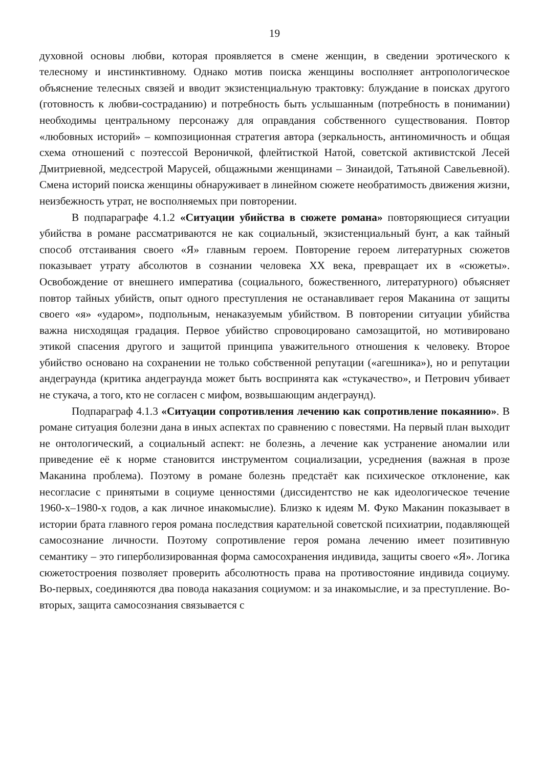19
духовной основы любви, которая проявляется в смене женщин, в сведении эротического к телесному и инстинктивному. Однако мотив поиска женщины восполняет антропологическое объяснение телесных связей и вводит экзистенциальную трактовку: блуждание в поисках другого (готовность к любви-состраданию) и потребность быть услышанным (потребность в понимании) необходимы центральному персонажу для оправдания собственного существования. Повтор «любовных историй» – композиционная стратегия автора (зеркальность, антиномичность и общая схема отношений с поэтессой Вероничкой, флейтисткой Натой, советской активистской Лесей Дмитриевной, медсестрой Марусей, общажными женщинами – Зинаидой, Татьяной Савельевной). Смена историй поиска женщины обнаруживает в линейном сюжете необратимость движения жизни, неизбежность утрат, не восполняемых при повторении.
В подпараграфе 4.1.2 «Ситуации убийства в сюжете романа» повторяющиеся ситуации убийства в романе рассматриваются не как социальный, экзистенциальный бунт, а как тайный способ отстаивания своего «Я» главным героем. Повторение героем литературных сюжетов показывает утрату абсолютов в сознании человека XX века, превращает их в «сюжеты». Освобождение от внешнего императива (социального, божественного, литературного) объясняет повтор тайных убийств, опыт одного преступления не останавливает героя Маканина от защиты своего «я» «ударом», подпольным, ненаказуемым убийством. В повторении ситуации убийства важна нисходящая градация. Первое убийство спровоцировано самозащитой, но мотивировано этикой спасения другого и защитой принципа уважительного отношения к человеку. Второе убийство основано на сохранении не только собственной репутации («агешника»), но и репутации андеграунда (критика андеграунда может быть воспринята как «стукачество», и Петрович убивает не стукача, а того, кто не согласен с мифом, возвышающим андеграунд).
Подпараграф 4.1.3 «Ситуации сопротивления лечению как сопротивление покаянию». В романе ситуация болезни дана в иных аспектах по сравнению с повестями. На первый план выходит не онтологический, а социальный аспект: не болезнь, а лечение как устранение аномалии или приведение её к норме становится инструментом социализации, усреднения (важная в прозе Маканина проблема). Поэтому в романе болезнь предстаёт как психическое отклонение, как несогласие с принятыми в социуме ценностями (диссидентство не как идеологическое течение 1960-х–1980-х годов, а как личное инакомыслие). Близко к идеям М. Фуко Маканин показывает в истории брата главного героя романа последствия карательной советской психиатрии, подавляющей самосознание личности. Поэтому сопротивление героя романа лечению имеет позитивную семантику – это гиперболизированная форма самосохранения индивида, защиты своего «Я». Логика сюжетостроения позволяет проверить абсолютность права на противостояние индивида социуму. Во-первых, соединяются два повода наказания социумом: и за инакомыслие, и за преступление. Во-вторых, защита самосознания связывается с